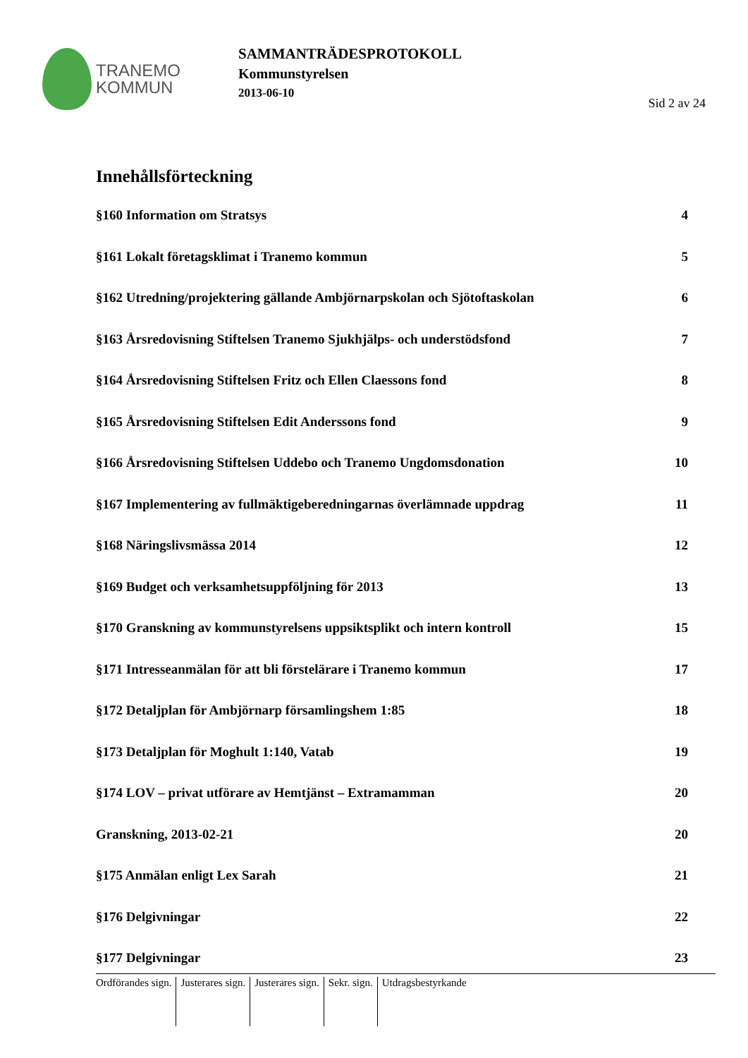TRANEMO
KOMMUN
SAMMANTRÄDESPROTOKOLL
Kommunstyrelsen
2013-06-10
Sid 2 av 24
Innehållsförteckning
§160 Information om Stratsys 4
§161 Lokalt företagsklimat i Tranemo kommun 5
§162 Utredning/projektering gällande Ambjörnarpskolan och Sjötoftaskolan 6
§163 Årsredovisning Stiftelsen Tranemo Sjukhjälps- och understödsfond 7
§164 Årsredovisning Stiftelsen Fritz och Ellen Claessons fond 8
§165 Årsredovisning Stiftelsen Edit Anderssons fond 9
§166 Årsredovisning Stiftelsen Uddebo och Tranemo Ungdomsdonation 10
§167 Implementering av fullmäktigeberedningarnas överlämnade uppdrag 11
§168 Näringslivsmässa 2014 12
§169 Budget och verksamhetsuppföljning för 2013 13
§170 Granskning av kommunstyrelsens uppsiktsplikt och intern kontroll 15
§171 Intresseanmälan för att bli förstelärare i Tranemo kommun 17
§172 Detaljplan för Ambjörnarp församlingshem 1:85 18
§173 Detaljplan för Moghult 1:140, Vatab 19
§174 LOV – privat utförare av Hemtjänst – Extramamman 20
Granskning, 2013-02-21 20
§175 Anmälan enligt Lex Sarah 21
§176 Delgivningar 22
§177 Delgivningar 23
Ordförandes sign. Justerares sign. Justerares sign. Sekr. sign. Utdragsbestyrkande